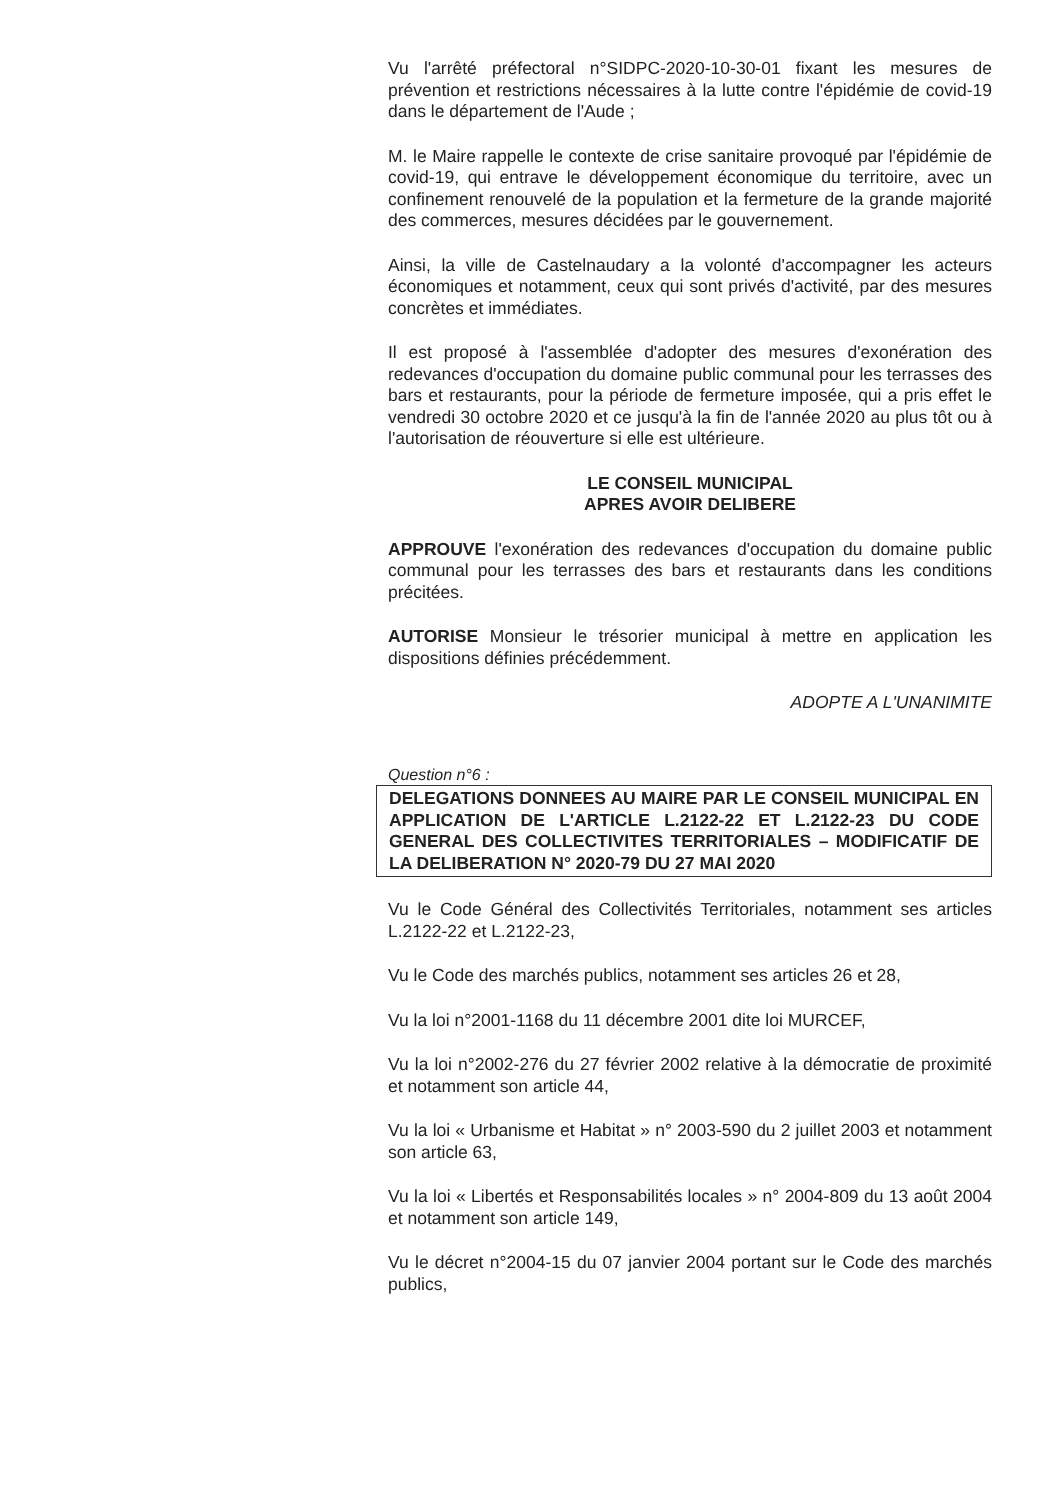Vu l'arrêté préfectoral n°SIDPC-2020-10-30-01 fixant les mesures de prévention et restrictions nécessaires à la lutte contre l'épidémie de covid-19 dans le département de l'Aude ;
M. le Maire rappelle le contexte de crise sanitaire provoqué par l'épidémie de covid-19, qui entrave le développement économique du territoire, avec un confinement renouvelé de la population et la fermeture de la grande majorité des commerces, mesures décidées par le gouvernement.
Ainsi, la ville de Castelnaudary a la volonté d'accompagner les acteurs économiques et notamment, ceux qui sont privés d'activité, par des mesures concrètes et immédiates.
Il est proposé à l'assemblée d'adopter des mesures d'exonération des redevances d'occupation du domaine public communal pour les terrasses des bars et restaurants, pour la période de fermeture imposée, qui a pris effet le vendredi 30 octobre 2020 et ce jusqu'à la fin de l'année 2020 au plus tôt ou à l'autorisation de réouverture si elle est ultérieure.
LE CONSEIL MUNICIPAL
APRES AVOIR DELIBERE
APPROUVE l'exonération des redevances d'occupation du domaine public communal pour les terrasses des bars et restaurants dans les conditions précitées.
AUTORISE Monsieur le trésorier municipal à mettre en application les dispositions définies précédemment.
ADOPTE A L'UNANIMITE
Question n°6 :
DELEGATIONS DONNEES AU MAIRE PAR LE CONSEIL MUNICIPAL EN APPLICATION DE L'ARTICLE L.2122-22 ET L.2122-23 DU CODE GENERAL DES COLLECTIVITES TERRITORIALES – MODIFICATIF DE LA DELIBERATION N° 2020-79 DU 27 MAI 2020
Vu le Code Général des Collectivités Territoriales, notamment ses articles L.2122-22 et L.2122-23,
Vu le Code des marchés publics, notamment ses articles 26 et 28,
Vu la loi n°2001-1168 du 11 décembre 2001 dite loi MURCEF,
Vu la loi n°2002-276 du 27 février 2002 relative à la démocratie de proximité et notamment son article 44,
Vu la loi « Urbanisme et Habitat » n° 2003-590 du 2 juillet 2003 et notamment son article 63,
Vu la loi « Libertés et Responsabilités locales » n° 2004-809 du 13 août 2004 et notamment son article 149,
Vu le décret n°2004-15 du 07 janvier 2004 portant sur le Code des marchés publics,